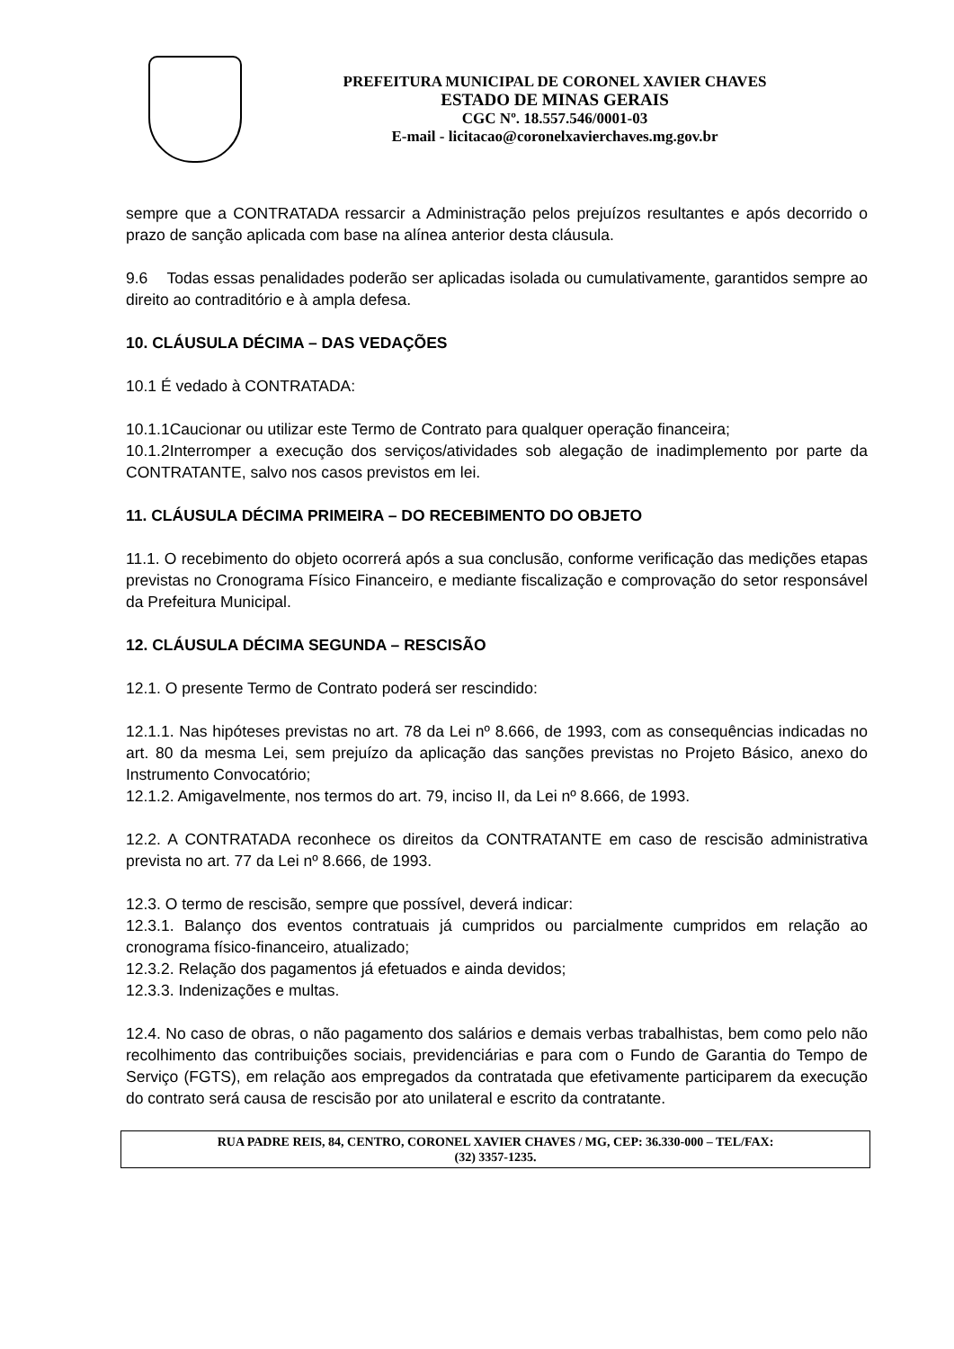PREFEITURA MUNICIPAL DE CORONEL XAVIER CHAVES
ESTADO DE MINAS GERAIS
CGC Nº. 18.557.546/0001-03
E-mail - licitacao@coronelxavierchaves.mg.gov.br
sempre que a CONTRATADA ressarcir a Administração pelos prejuízos resultantes e após decorrido o prazo de sanção aplicada com base na alínea anterior desta cláusula.
9.6 Todas essas penalidades poderão ser aplicadas isolada ou cumulativamente, garantidos sempre ao direito ao contraditório e à ampla defesa.
10. CLÁUSULA DÉCIMA – DAS VEDAÇÕES
10.1 É vedado à CONTRATADA:
10.1.1Caucionar ou utilizar este Termo de Contrato para qualquer operação financeira;
10.1.2Interromper a execução dos serviços/atividades sob alegação de inadimplemento por parte da CONTRATANTE, salvo nos casos previstos em lei.
11. CLÁUSULA DÉCIMA PRIMEIRA – DO RECEBIMENTO DO OBJETO
11.1. O recebimento do objeto ocorrerá após a sua conclusão, conforme verificação das medições etapas previstas no Cronograma Físico Financeiro, e mediante fiscalização e comprovação do setor responsável da Prefeitura Municipal.
12. CLÁUSULA DÉCIMA SEGUNDA – RESCISÃO
12.1. O presente Termo de Contrato poderá ser rescindido:
12.1.1. Nas hipóteses previstas no art. 78 da Lei nº 8.666, de 1993, com as consequências indicadas no art. 80 da mesma Lei, sem prejuízo da aplicação das sanções previstas no Projeto Básico, anexo do Instrumento Convocatório;
12.1.2. Amigavelmente, nos termos do art. 79, inciso II, da Lei nº 8.666, de 1993.
12.2. A CONTRATADA reconhece os direitos da CONTRATANTE em caso de rescisão administrativa prevista no art. 77 da Lei nº 8.666, de 1993.
12.3. O termo de rescisão, sempre que possível, deverá indicar:
12.3.1. Balanço dos eventos contratuais já cumpridos ou parcialmente cumpridos em relação ao cronograma físico-financeiro, atualizado;
12.3.2. Relação dos pagamentos já efetuados e ainda devidos;
12.3.3. Indenizações e multas.
12.4. No caso de obras, o não pagamento dos salários e demais verbas trabalhistas, bem como pelo não recolhimento das contribuições sociais, previdenciárias e para com o Fundo de Garantia do Tempo de Serviço (FGTS), em relação aos empregados da contratada que efetivamente participarem da execução do contrato será causa de rescisão por ato unilateral e escrito da contratante.
RUA PADRE REIS, 84, CENTRO, CORONEL XAVIER CHAVES / MG, CEP: 36.330-000 – TEL/FAX:
(32) 3357-1235.